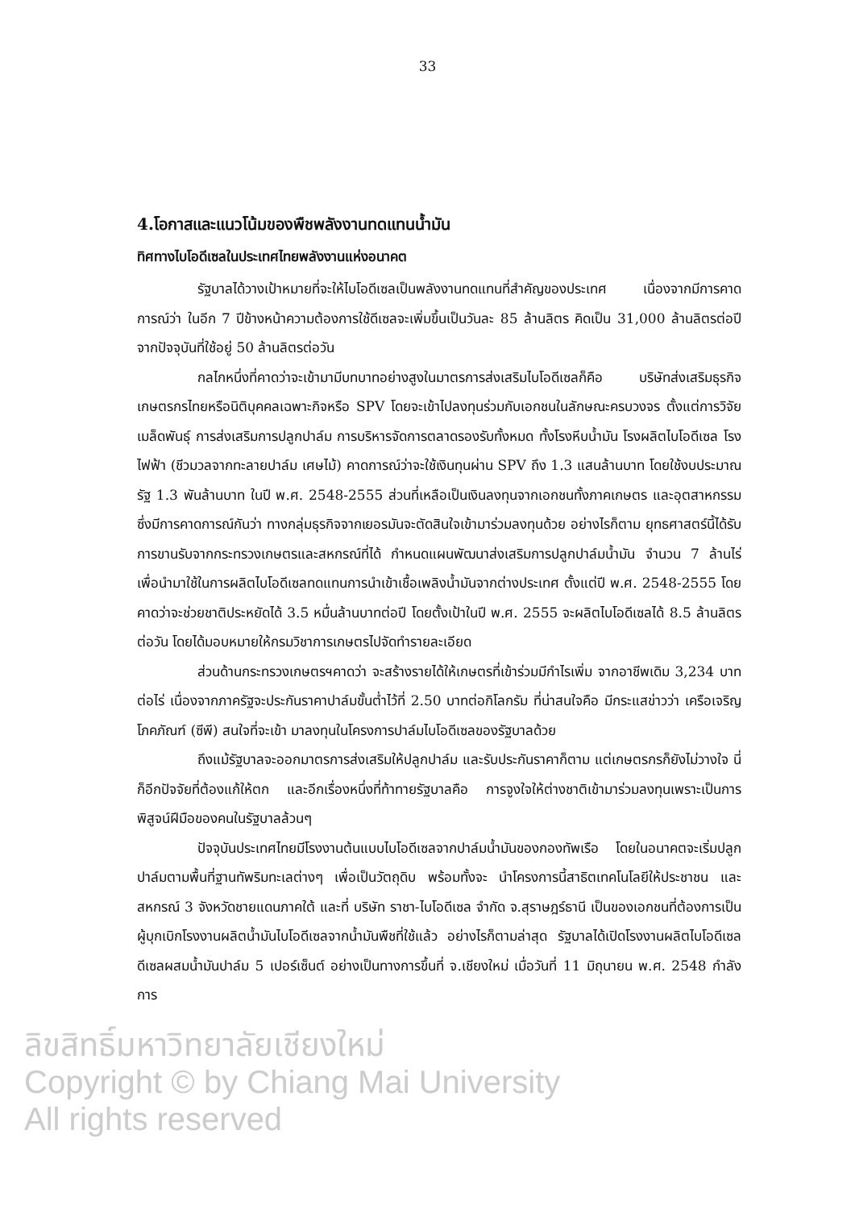33
4.โอกาสและแนวโน้มของพืชพลังงานทดแทนน้ำมัน
ทิศทางไบโอดีเซลในประเทศไทยพลังงานแห่งอนาคต
รัฐบาลได้วางเป้าหมายที่จะให้ไบโอดีเซลเป็นพลังงานทดแทนที่สำคัญของประเทศ เนื่องจากมีการคาดการณ์ว่า ในอีก 7 ปีข้างหน้าความต้องการใช้ดีเซลจะเพิ่มขึ้นเป็นวันละ 85 ล้านลิตร คิดเป็น 31,000 ล้านลิตรต่อปีจากปัจจุบันที่ใช้อยู่ 50 ล้านลิตรต่อวัน
กลไกหนึ่งที่คาดว่าจะเข้ามามีบทบาทอย่างสูงในมาตรการส่งเสริมไบโอดีเซลก็คือ บริษัทส่งเสริมธุรกิจเกษตรกรไทยหรือนิติบุคคลเฉพาะกิจหรือ SPV โดยจะเข้าไปลงทุนร่วมกับเอกชนในลักษณะครบวงจร ตั้งแต่การวิจัยเมล็ดพันธุ์ การส่งเสริมการปลูกปาล์ม การบริหารจัดการตลาดรองรับทั้งหมด ทั้งโรงหีบน้ำมัน โรงผลิตไบโอดีเซล โรงไฟฟ้า (ชีวมวลจากทะลายปาล์ม เศษไม้) คาดการณ์ว่าจะใช้เงินทุนผ่าน SPV ถึง 1.3 แสนล้านบาท โดยใช้งบประมาณรัฐ 1.3 พันล้านบาท ในปี พ.ศ. 2548-2555 ส่วนที่เหลือเป็นเงินลงทุนจากเอกชนทั้งภาคเกษตร และอุตสาหกรรม ซึ่งมีการคาดการณ์กันว่า ทางกลุ่มธุรกิจจากเยอรมันจะตัดสินใจเข้ามาร่วมลงทุนด้วย อย่างไรก็ตาม ยุทธศาสตร์นี้ได้รับการขานรับจากกระทรวงเกษตรและสหกรณ์ที่ได้ กำหนดแผนพัฒนาส่งเสริมการปลูกปาล์มน้ำมัน จำนวน 7 ล้านไร่ เพื่อนำมาใช้ในการผลิตไบโอดีเซลทดแทนการนำเข้าเชื้อเพลิงน้ำมันจากต่างประเทศ ตั้งแต่ปี พ.ศ. 2548-2555 โดย คาดว่าจะช่วยชาติประหยัดได้ 3.5 หมื่นล้านบาทต่อปี โดยตั้งเป้าในปี พ.ศ. 2555 จะผลิตไบโอดีเซลได้ 8.5 ล้านลิตรต่อวัน โดยได้มอบหมายให้กรมวิชาการเกษตรไปจัดทำรายละเอียด
ส่วนด้านกระทรวงเกษตรฯคาดว่า จะสร้างรายได้ให้เกษตรที่เข้าร่วมมีกำไรเพิ่ม จากอาชีพเดิม 3,234 บาทต่อไร่ เนื่องจากภาครัฐจะประกันราคาปาล์มขั้นต่ำไว้ที่ 2.50 บาทต่อกิโลกรัม ที่น่าสนใจคือ มีกระแสข่าวว่า เครือเจริญโภคภัณฑ์ (ซีพี) สนใจที่จะเข้า มาลงทุนในโครงการปาล์มไบโอดีเซลของรัฐบาลด้วย
ถึงแม้รัฐบาลจะออกมาตรการส่งเสริมให้ปลูกปาล์ม และรับประกันราคาก็ตาม แต่เกษตรกรก็ยังไม่วางใจ นี่ก็อีกปัจจัยที่ต้องแก้ให้ตก และอีกเรื่องหนึ่งที่ท้าทายรัฐบาลคือ การจูงใจให้ต่างชาติเข้ามาร่วมลงทุนเพราะเป็นการพิสูจน์ฝีมือของคนในรัฐบาลล้วนๆ
ปัจจุบันประเทศไทยมีโรงงานต้นแบบไบโอดีเซลจากปาล์มน้ำมันของกองทัพเรือ โดยในอนาคตจะเริ่มปลูกปาล์มตามพื้นที่ฐานทัพริมทะเลต่างๆ เพื่อเป็นวัตถุดิบ พร้อมทั้งจะ นำโครงการนี้สาธิตเทคโนโลยีให้ประชาชน และสหกรณ์ 3 จังหวัดชายแดนภาคใต้ และที่ บริษัท ราชา-ไบโอดีเซล จำกัด จ.สุราษฎร์ธานี เป็นของเอกชนที่ต้องการเป็นผู้บุกเบิกโรงงานผลิตน้ำมันไบโอดีเซลจากน้ำมันพืชที่ใช้แล้ว อย่างไรก็ตามล่าสุด รัฐบาลได้เปิดโรงงานผลิตไบโอดีเซลดีเซลผสมน้ำมันปาล์ม 5 เปอร์เซ็นต์ อย่างเป็นทางการขึ้นที่ จ.เชียงใหม่ เมื่อวันที่ 11 มิถุนายน พ.ศ. 2548 กำลังการ
ลิขสิทธิ์มหาวิทยาลัยเชียงใหม่
Copyright © by Chiang Mai University
All rights reserved